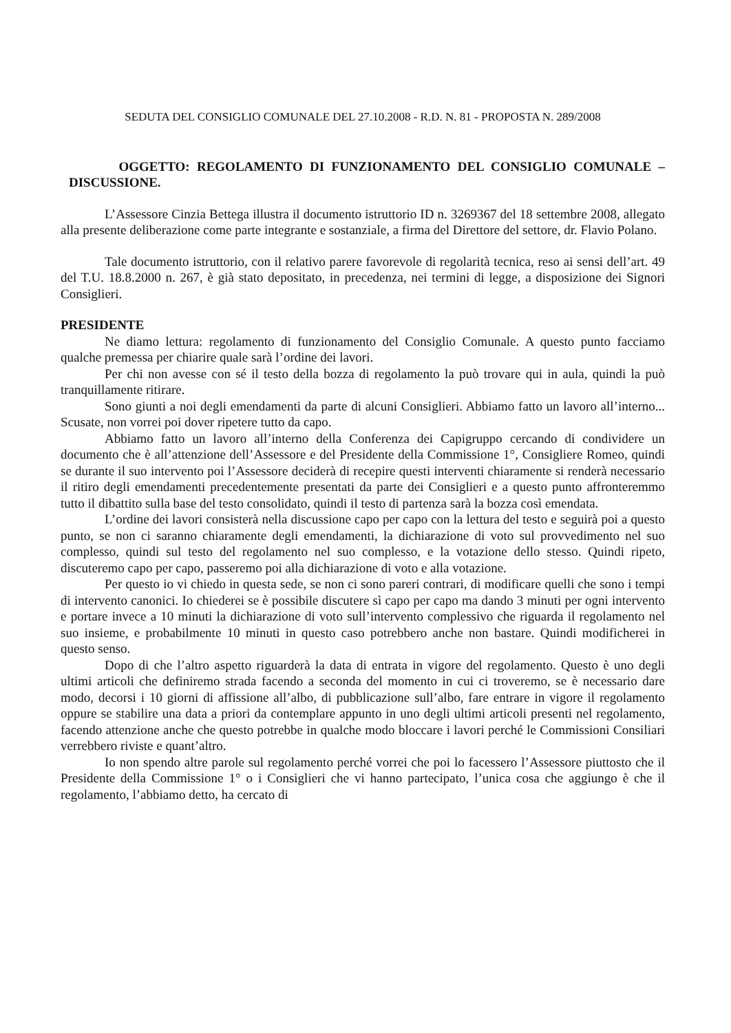SEDUTA DEL CONSIGLIO COMUNALE DEL 27.10.2008 - R.D. N. 81 - PROPOSTA N. 289/2008
OGGETTO: REGOLAMENTO DI FUNZIONAMENTO DEL CONSIGLIO COMUNALE – DISCUSSIONE.
L’Assessore Cinzia Bettega illustra il documento istruttorio ID n. 3269367 del 18 settembre 2008, allegato alla presente deliberazione come parte integrante e sostanziale, a firma del Direttore del settore, dr. Flavio Polano.
Tale documento istruttorio, con il relativo parere favorevole di regolarità tecnica, reso ai sensi dell’art. 49 del T.U. 18.8.2000 n. 267, è già stato depositato, in precedenza, nei termini di legge, a disposizione dei Signori Consiglieri.
PRESIDENTE
Ne diamo lettura: regolamento di funzionamento del Consiglio Comunale. A questo punto facciamo qualche premessa per chiarire quale sarà l’ordine dei lavori.
Per chi non avesse con sé il testo della bozza di regolamento la può trovare qui in aula, quindi la può tranquillamente ritirare.
Sono giunti a noi degli emendamenti da parte di alcuni Consiglieri. Abbiamo fatto un lavoro all’interno... Scusate, non vorrei poi dover ripetere tutto da capo.
Abbiamo fatto un lavoro all’interno della Conferenza dei Capigruppo cercando di condividere un documento che è all’attenzione dell’Assessore e del Presidente della Commissione 1°, Consigliere Romeo, quindi se durante il suo intervento poi l’Assessore deciderà di recepire questi interventi chiaramente si renderà necessario il ritiro degli emendamenti precedentemente presentati da parte dei Consiglieri e a questo punto affronteremmo tutto il dibattito sulla base del testo consolidato, quindi il testo di partenza sarà la bozza così emendata.
L’ordine dei lavori consisterà nella discussione capo per capo con la lettura del testo e seguirà poi a questo punto, se non ci saranno chiaramente degli emendamenti, la dichiarazione di voto sul provvedimento nel suo complesso, quindi sul testo del regolamento nel suo complesso, e la votazione dello stesso. Quindi ripeto, discuteremo capo per capo, passeremo poi alla dichiarazione di voto e alla votazione.
Per questo io vi chiedo in questa sede, se non ci sono pareri contrari, di modificare quelli che sono i tempi di intervento canonici. Io chiederei se è possibile discutere sì capo per capo ma dando 3 minuti per ogni intervento e portare invece a 10 minuti la dichiarazione di voto sull’intervento complessivo che riguarda il regolamento nel suo insieme, e probabilmente 10 minuti in questo caso potrebbero anche non bastare. Quindi modificherei in questo senso.
Dopo di che l’altro aspetto riguarderà la data di entrata in vigore del regolamento. Questo è uno degli ultimi articoli che definiremo strada facendo a seconda del momento in cui ci troveremo, se è necessario dare modo, decorsi i 10 giorni di affissione all’albo, di pubblicazione sull’albo, fare entrare in vigore il regolamento oppure se stabilire una data a priori da contemplare appunto in uno degli ultimi articoli presenti nel regolamento, facendo attenzione anche che questo potrebbe in qualche modo bloccare i lavori perché le Commissioni Consiliari verrebbero riviste e quant’altro.
Io non spendo altre parole sul regolamento perché vorrei che poi lo facessero l’Assessore piuttosto che il Presidente della Commissione 1° o i Consiglieri che vi hanno partecipato, l’unica cosa che aggiungo è che il regolamento, l’abbiamo detto, ha cercato di